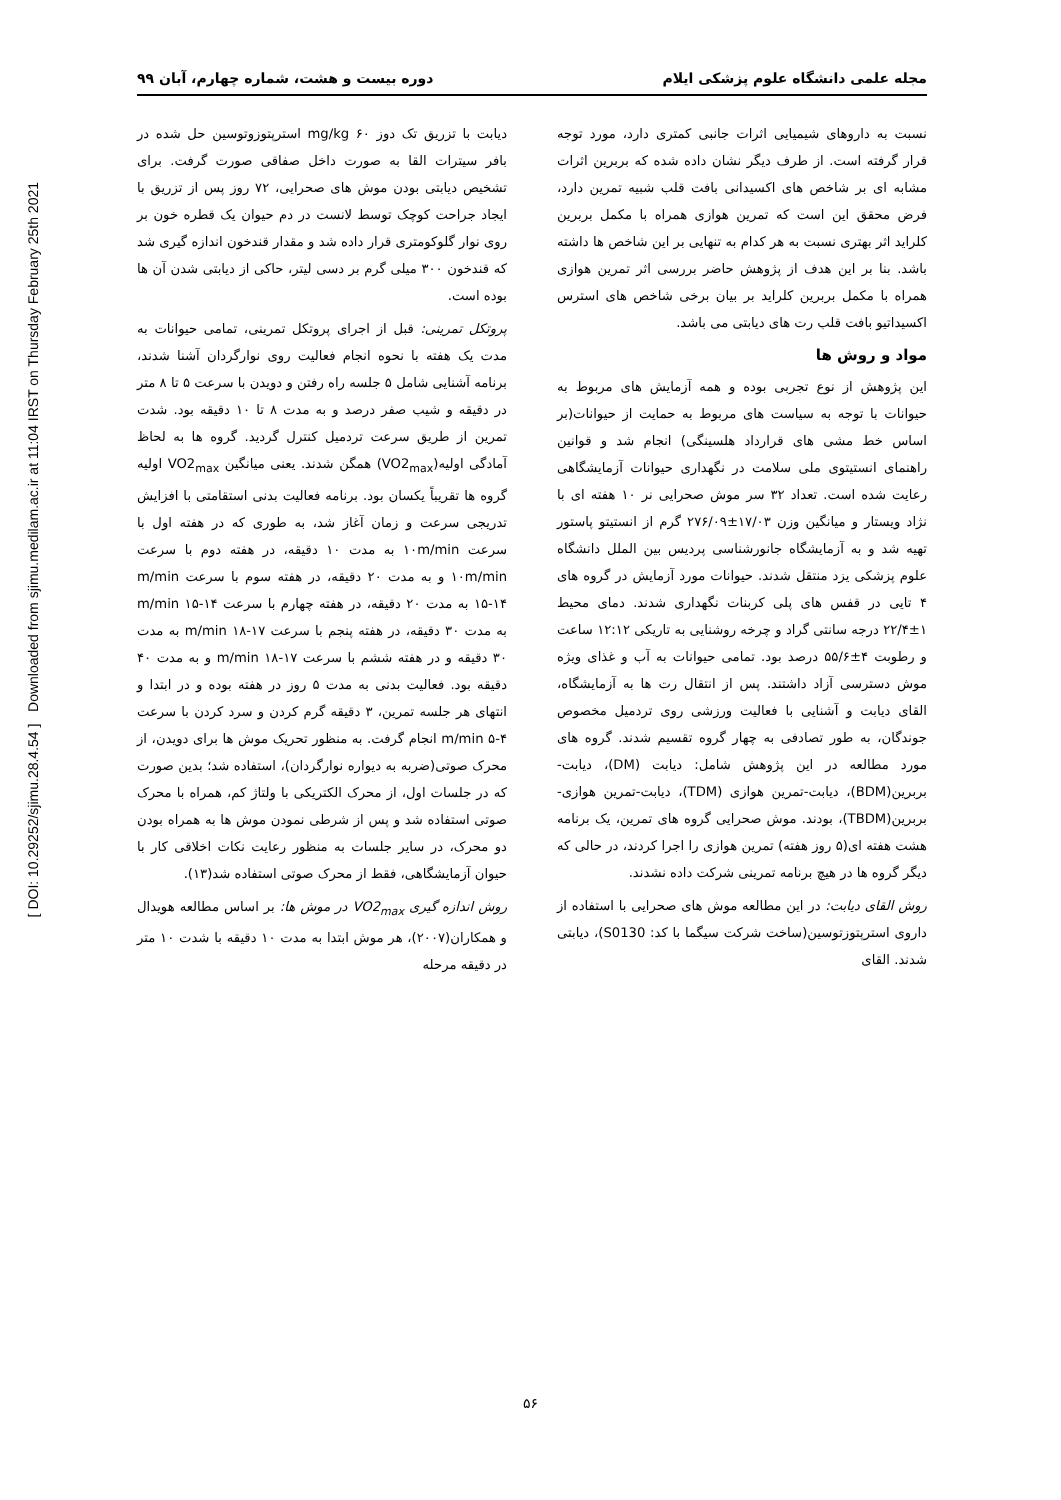[ DOI: 10.29252/sjimu.28.4.54 ] Downloaded from sjimu.medilam.ac.ir at 11:04 IRST on Thursday February 25th 2021
مجله علمی دانشگاه علوم پزشکی ایلام دوره بیست و هشت، شماره چهارم، آبان ۹۹
نسبت به داروهای شیمیایی اثرات جانبی کمتری دارد، مورد توجه قرار گرفته است. از طرف دیگر نشان داده شده که بربرین اثرات مشابه ای بر شاخص های اکسیدانی بافت قلب شبیه تمرین دارد، فرض محقق این است که تمرین هوازی همراه با مکمل بربرین کلراید اثر بهتری نسبت به هر کدام به تنهایی بر این شاخص ها داشته باشد. بنا بر این هدف از پژوهش حاضر بررسی اثر تمرین هوازی همراه با مکمل بربرین کلراید بر بیان برخی شاخص های استرس اکسیداتیو بافت قلب رت های دیابتی می باشد.
مواد و روش ها
این پژوهش از نوع تجربی بوده و همه آزمایش های مربوط به حیوانات با توجه به سیاست های مربوط به حمایت از حیوانات(بر اساس خط مشی های قرارداد هلسینگی) انجام شد و قوانین راهنمای انستیتوی ملی سلامت در نگهداری حیوانات آزمایشگاهی رعایت شده است. تعداد ۳۲ سر موش صحرایی نر ۱۰ هفته ای با نژاد ویستار و میانگین وزن ۱۷/۰۳±۲۷۶/۰۹ گرم از انستیتو پاستور تهیه شد و به آزمایشگاه جانورشناسی پردیس بین الملل دانشگاه علوم پزشکی یزد منتقل شدند. حیوانات مورد آزمایش در گروه های ۴ تایی در قفس های پلی کربنات نگهداری شدند. دمای محیط ۱±۲۲/۴ درجه سانتی گراد و چرخه روشنایی به تاریکی ۱۲:۱۲ ساعت و رطوبت ۴±۵۵/۶ درصد بود. تمامی حیوانات به آب و غذای ویژه موش دسترسی آزاد داشتند. پس از انتقال رت ها به آزمایشگاه، القای دیابت و آشنایی با فعالیت ورزشی روی تردمیل مخصوص جوندگان، به طور تصادفی به چهار گروه تقسیم شدند. گروه های مورد مطالعه در این پژوهش شامل: دیابت (DM)، دیابت-بربرین(BDM)، دیابت-تمرین هوازی (TDM)، دیابت-تمرین هوازی-بربرین(TBDM)، بودند. موش صحرایی گروه های تمرین، یک برنامه هشت هفته ای(۵ روز هفته) تمرین هوازی را اجرا کردند، در حالی که دیگر گروه ها در هیچ برنامه تمرینی شرکت داده نشدند.
روش القای دیابت: در این مطالعه موش های صحرایی با استفاده از داروی استرپتوزتوسین(ساخت شرکت سیگما با کد: S0130)، دیابتی شدند. القای
دیابت با تزریق تک دوز mg/kg ۶۰ استرپتوزوتوسین حل شده در بافر سیترات القا به صورت داخل صفاقی صورت گرفت. برای تشخیص دیابتی بودن موش های صحرایی، ۷۲ روز پس از تزریق با ایجاد جراحت کوچک توسط لانست در دم حیوان یک قطره خون بر روی نوار گلوکومتری قرار داده شد و مقدار قندخون اندازه گیری شد که قندخون ۳۰۰ میلی گرم بر دسی لیتر، حاکی از دیابتی شدن آن ها بوده است.
پروتکل تمرینی: قبل از اجرای پروتکل تمرینی، تمامی حیوانات به مدت یک هفته با نحوه انجام فعالیت روی نوارگردان آشنا شدند، برنامه آشنایی شامل ۵ جلسه راه رفتن و دویدن با سرعت ۵ تا ۸ متر در دقیقه و شیب صفر درصد و به مدت ۸ تا ۱۰ دقیقه بود. شدت تمرین از طریق سرعت تردمیل کنترل گردید. گروه ها به لحاظ آمادگی اولیه(VO2<sub>max</sub>) همگن شدند. یعنی میانگین VO2<sub>max</sub> اولیه گروه ها تقریباً یکسان بود. برنامه فعالیت بدنی استقامتی با افزایش تدریجی سرعت و زمان آغاز شد، به طوری که در هفته اول با سرعت ۱۰m/min به مدت ۱۰ دقیقه، در هفته دوم با سرعت ۱۰m/min و به مدت ۲۰ دقیقه، در هفته سوم با سرعت m/min ۱۵-۱۴ به مدت ۲۰ دقیقه، در هفته چهارم با سرعت m/min ۱۵-۱۴ به مدت ۳۰ دقیقه، در هفته پنجم با سرعت m/min ۱۸-۱۷ به مدت ۳۰ دقیقه و در هفته ششم با سرعت m/min ۱۸-۱۷ و به مدت ۴۰ دقیقه بود. فعالیت بدنی به مدت ۵ روز در هفته بوده و در ابتدا و انتهای هر جلسه تمرین، ۳ دقیقه گرم کردن و سرد کردن با سرعت m/min ۵-۴ انجام گرفت. به منظور تحریک موش ها برای دویدن، از محرک صوتی(ضربه به دیواره نوارگردان)، استفاده شد؛ بدین صورت که در جلسات اول، از محرک الکتریکی با ولتاژ کم، همراه با محرک صوتی استفاده شد و پس از شرطی نمودن موش ها به همراه بودن دو محرک، در سایر جلسات به منظور رعایت نکات اخلاقی کار با حیوان آزمایشگاهی، فقط از محرک صوتی استفاده شد(۱۳).
روش اندازه گیری VO2<sub>max</sub> در موش ها: بر اساس مطالعه هویدال و همکاران(۲۰۰۷)، هر موش ابتدا به مدت ۱۰ دقیقه با شدت ۱۰ متر در دقیقه مرحله
۵۶